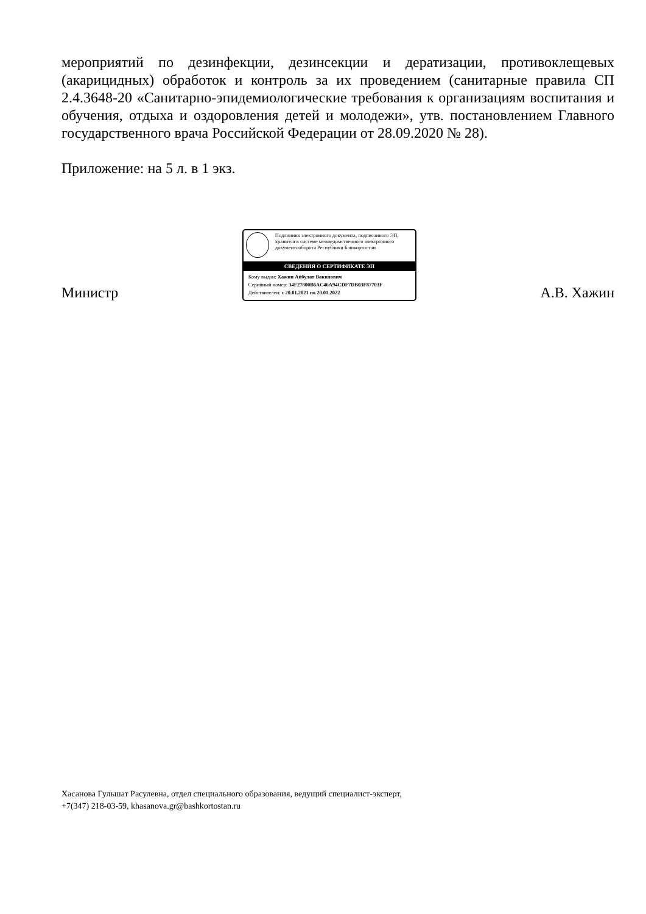мероприятий по дезинфекции, дезинсекции и дератизации, противоклещевых (акарицидных) обработок и контроль за их проведением (санитарные правила СП 2.4.3648-20 «Санитарно-эпидемиологические требования к организациям воспитания и обучения, отдыха и оздоровления детей и молодежи», утв. постановлением Главного государственного врача Российской Федерации от 28.09.2020 № 28).
Приложение: на 5 л. в 1 экз.
Министр
Подлинник электронного документа, подписанного ЭП, хранится в системе межведомственного электронного документооборота Республики Башкортостан
СВЕДЕНИЯ О СЕРТИФИКАТЕ ЭП
Кому выдан: Хажин Айбулат Вакилович
Серийный номер: 34F27800B6AC46A94CDF7DB03F87703F
Действителен: с 20.01.2021 по 20.01.2022
А.В. Хажин
Хасанова Гульшат Расулевна, отдел специального образования, ведущий специалист-эксперт,
+7(347) 218-03-59, khasanova.gr@bashkortostan.ru